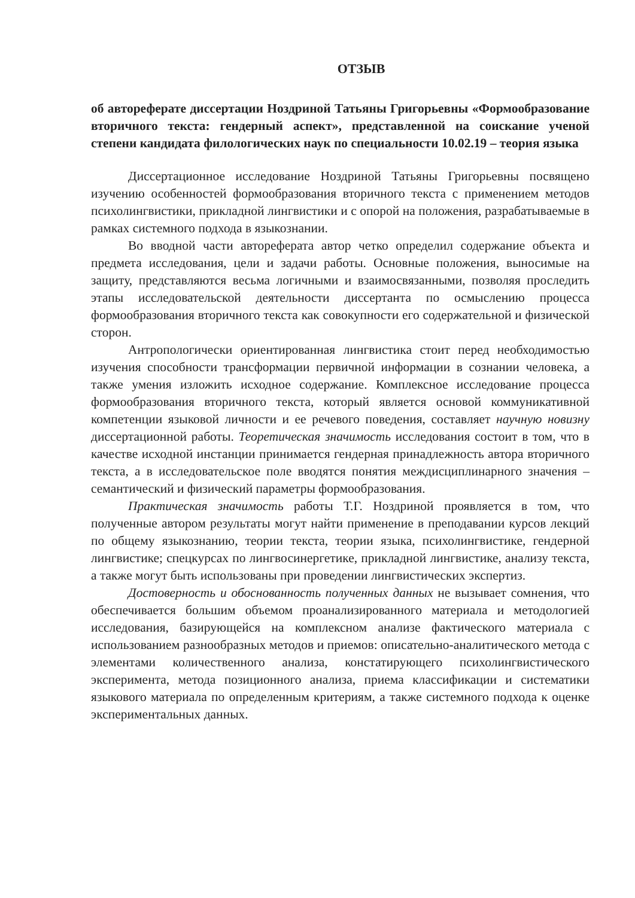ОТЗЫВ
об автореферате диссертации Ноздриной Татьяны Григорьевны «Формообразование вторичного текста: гендерный аспект», представленной на соискание ученой степени кандидата филологических наук по специальности 10.02.19 – теория языка
Диссертационное исследование Ноздриной Татьяны Григорьевны посвящено изучению особенностей формообразования вторичного текста с применением методов психолингвистики, прикладной лингвистики и с опорой на положения, разрабатываемые в рамках системного подхода в языкознании.
Во вводной части автореферата автор четко определил содержание объекта и предмета исследования, цели и задачи работы. Основные положения, выносимые на защиту, представляются весьма логичными и взаимосвязанными, позволяя проследить этапы исследовательской деятельности диссертанта по осмыслению процесса формообразования вторичного текста как совокупности его содержательной и физической сторон.
Антропологически ориентированная лингвистика стоит перед необходимостью изучения способности трансформации первичной информации в сознании человека, а также умения изложить исходное содержание. Комплексное исследование процесса формообразования вторичного текста, который является основой коммуникативной компетенции языковой личности и ее речевого поведения, составляет научную новизну диссертационной работы. Теоретическая значимость исследования состоит в том, что в качестве исходной инстанции принимается гендерная принадлежность автора вторичного текста, а в исследовательское поле вводятся понятия междисциплинарного значения – семантический и физический параметры формообразования.
Практическая значимость работы Т.Г. Ноздриной проявляется в том, что полученные автором результаты могут найти применение в преподавании курсов лекций по общему языкознанию, теории текста, теории языка, психолингвистике, гендерной лингвистике; спецкурсах по лингвосинергетике, прикладной лингвистике, анализу текста, а также могут быть использованы при проведении лингвистических экспертиз.
Достоверность и обоснованность полученных данных не вызывает сомнения, что обеспечивается большим объемом проанализированного материала и методологией исследования, базирующейся на комплексном анализе фактического материала с использованием разнообразных методов и приемов: описательно-аналитического метода с элементами количественного анализа, констатирующего психолингвистического эксперимента, метода позиционного анализа, приема классификации и систематики языкового материала по определенным критериям, а также системного подхода к оценке экспериментальных данных.